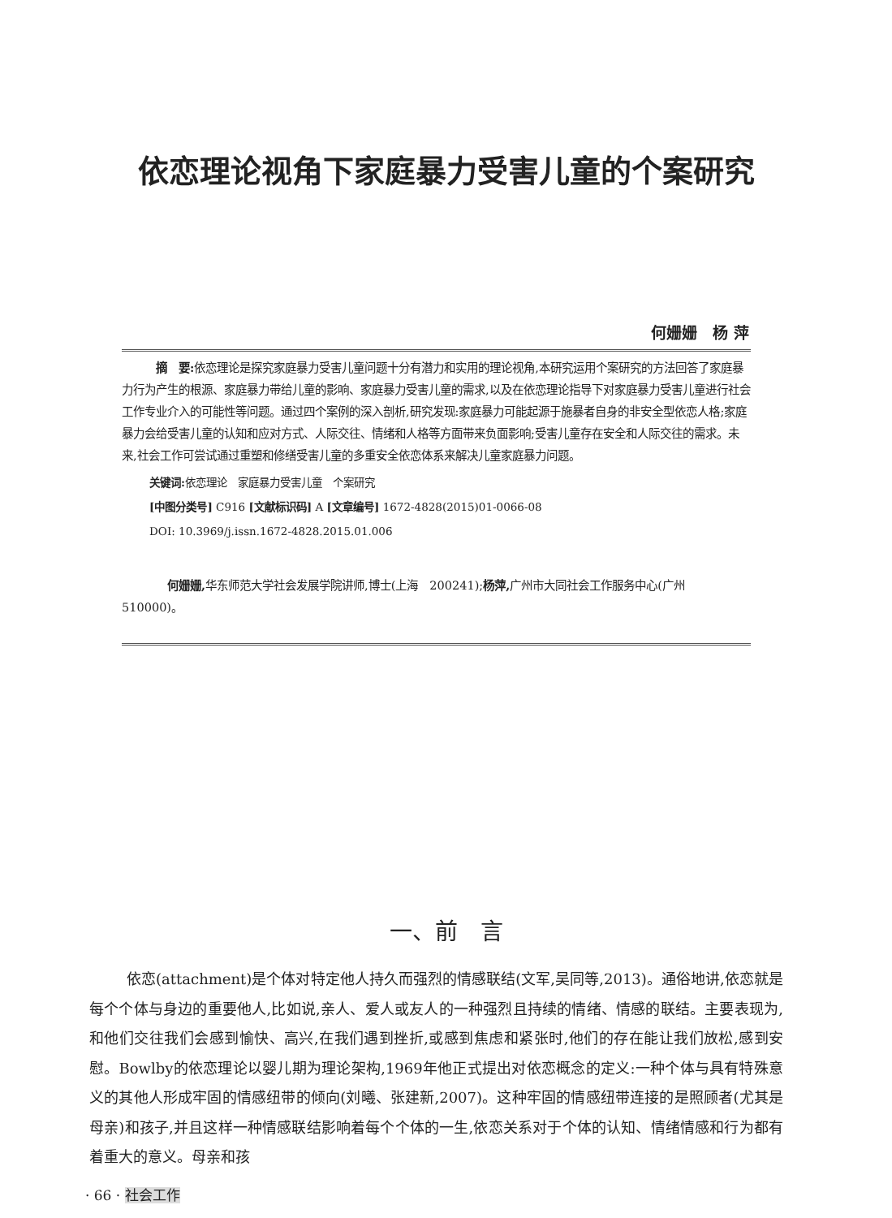依恋理论视角下家庭暴力受害儿童的个案研究
何姗姗　杨 萍
摘　要: 依恋理论是探究家庭暴力受害儿童问题十分有潜力和实用的理论视角,本研究运用个案研究的方法回答了家庭暴力行为产生的根源、家庭暴力带给儿童的影响、家庭暴力受害儿童的需求,以及在依恋理论指导下对家庭暴力受害儿童进行社会工作专业介入的可能性等问题。通过四个案例的深入剖析,研究发现:家庭暴力可能起源于施暴者自身的非安全型依恋人格;家庭暴力会给受害儿童的认知和应对方式、人际交往、情绪和人格等方面带来负面影响;受害儿童存在安全和人际交往的需求。未来,社会工作可尝试通过重塑和修缮受害儿童的多重安全依恋体系来解决儿童家庭暴力问题。
关键词: 依恋理论　家庭暴力受害儿童　个案研究
[中图分类号] C916 [文献标识码] A [文章编号] 1672-4828(2015)01-0066-08
DOI: 10.3969/j.issn.1672-4828.2015.01.006
何姗姗, 华东师范大学社会发展学院讲师,博士(上海　200241);杨萍, 广州市大同社会工作服务中心(广州　510000)。
一、前　言
依恋(attachment)是个体对特定他人持久而强烈的情感联结(文军,吴同等,2013)。通俗地讲,依恋就是每个个体与身边的重要他人,比如说,亲人、爱人或友人的一种强烈且持续的情绪、情感的联结。主要表现为,和他们交往我们会感到愉快、高兴,在我们遇到挫折,或感到焦虑和紧张时,他们的存在能让我们放松,感到安慰。Bowlby的依恋理论以婴儿期为理论架构,1969年他正式提出对依恋概念的定义:一种个体与具有特殊意义的其他人形成牢固的情感纽带的倾向(刘曦、张建新,2007)。这种牢固的情感纽带连接的是照顾者(尤其是母亲)和孩子,并且这样一种情感联结影响着每个个体的一生,依恋关系对于个体的认知、情绪情感和行为都有着重大的意义。母亲和孩
· 66 · 社会工作